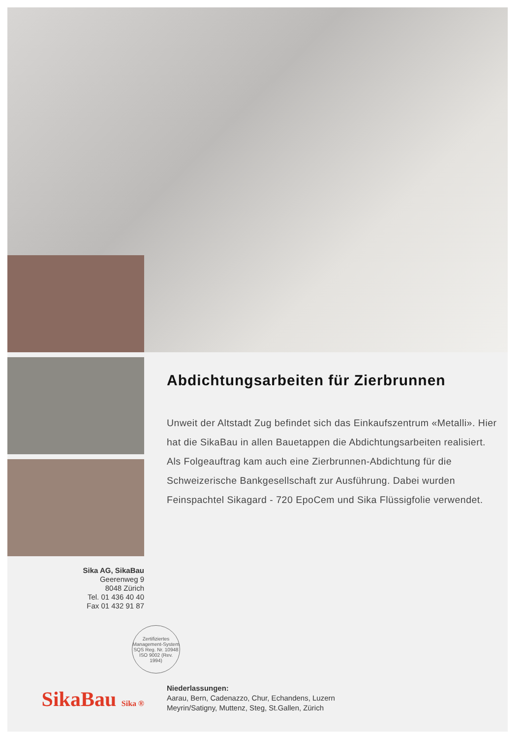Sika AG, SikaBau
Geerenweg 9
8048 Zürich
Tel. 01 436 40 40
Fax 01 432 91 87
Abdichtungsarbeiten für Zierbrunnen
Unweit der Altstadt Zug befindet sich das Einkaufszentrum «Metalli». Hier hat die SikaBau in allen Bauetappen die Abdichtungsarbeiten realisiert. Als Folgeauftrag kam auch eine Zierbrunnen-Abdichtung für die Schweizerische Bankgesellschaft zur Ausführung. Dabei wurden Feinspachtel Sikagard - 720 EpoCem und Sika Flüssigfolie verwendet.
Zertifiziertes Management-System SQS Reg. Nr. 10948 ISO 9002 (Rev. 1994)
SikaBau Sika ®
Niederlassungen:
Aarau, Bern, Cadenazzo, Chur, Echandens, Luzern
Meyrin/Satigny, Muttenz, Steg, St.Gallen, Zürich